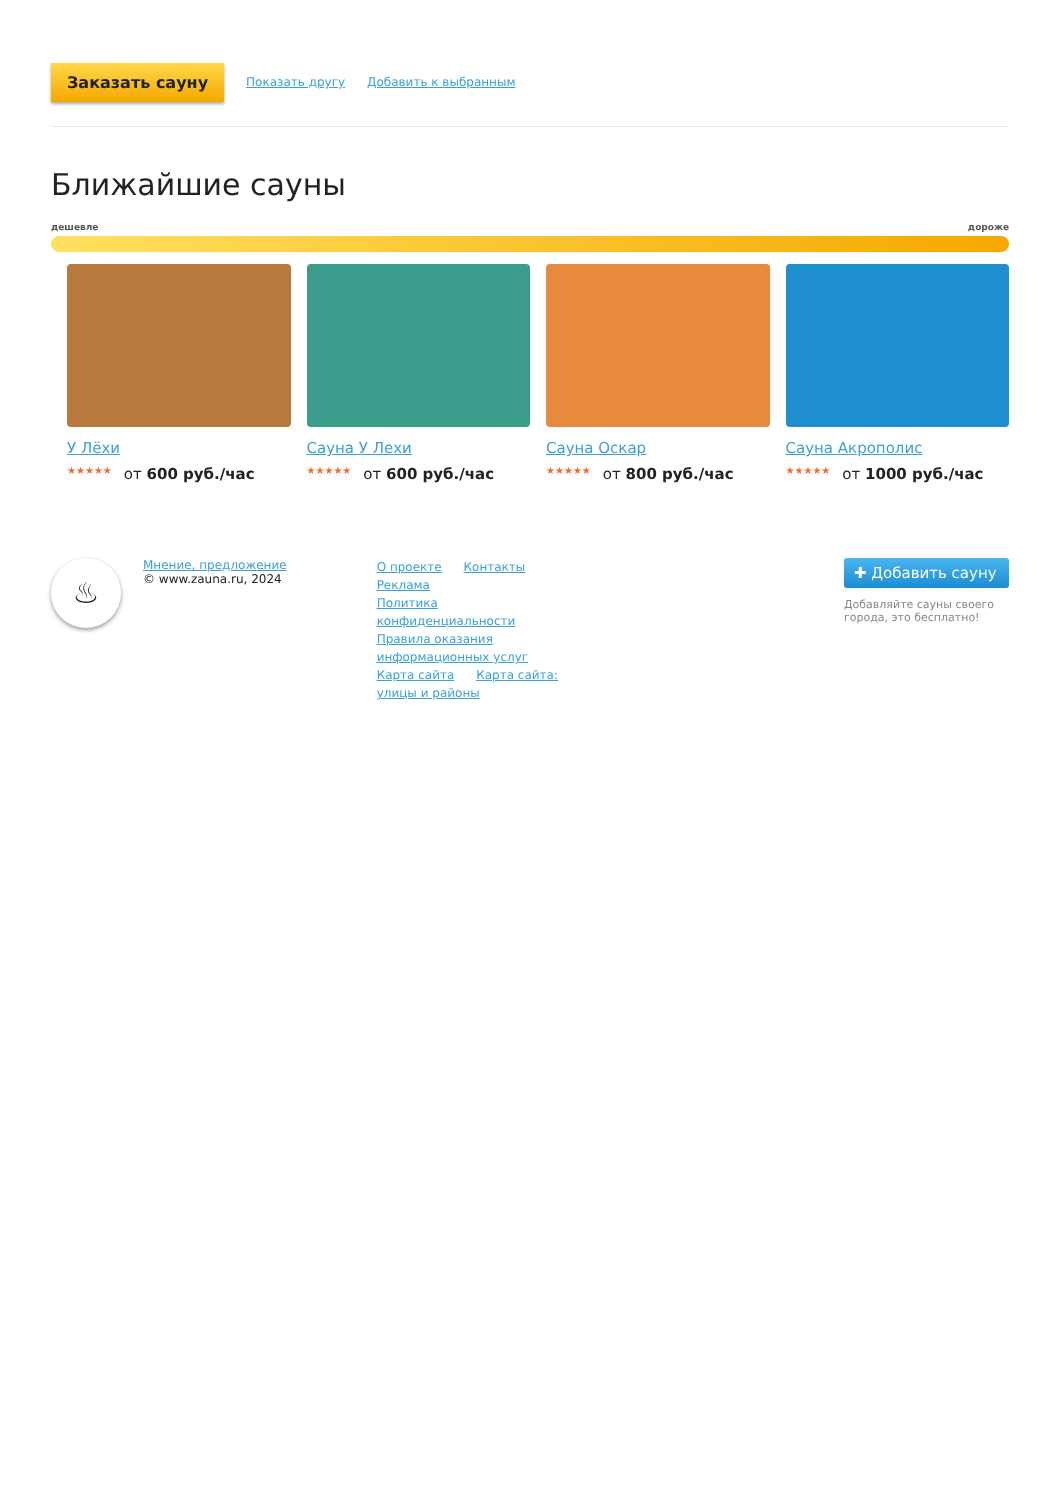Заказать сауну Показать другу Добавить к выбранным
Ближайшие сауны
дешевле дороже
У Лёхи
★★★★★ от 600 руб./час
Сауна У Лехи
★★★★★ от 600 руб./час
Сауна Оскар
★★★★★ от 800 руб./час
Сауна Акрополис
★★★★★ от 1000 руб./час
♨
Мнение, предложение
© www.zauna.ru, 2024
О проекте Контакты Реклама
Политика конфиденциальности
Правила оказания информационных услуг
Карта сайта Карта сайта: улицы и районы
✚ Добавить сауну
Добавляйте сауны своего города, это бесплатно!